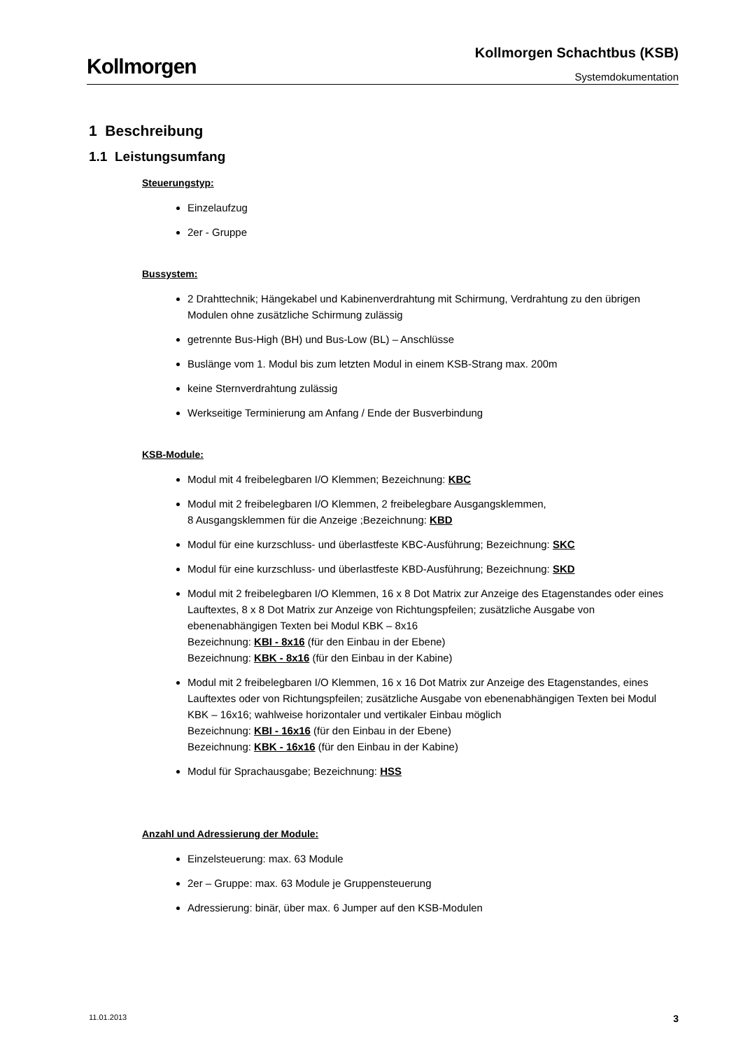Kollmorgen
Kollmorgen Schachtbus (KSB)
Systemdokumentation
1 Beschreibung
1.1 Leistungsumfang
Steuerungstyp:
Einzelaufzug
2er - Gruppe
Bussystem:
2 Drahttechnik; Hängekabel und Kabinenverdrahtung mit Schirmung, Verdrahtung zu den übrigen Modulen ohne zusätzliche Schirmung zulässig
getrennte Bus-High (BH) und Bus-Low (BL) – Anschlüsse
Buslänge vom 1. Modul bis zum letzten Modul in einem KSB-Strang max. 200m
keine Sternverdrahtung zulässig
Werkseitige Terminierung am Anfang / Ende der Busverbindung
KSB-Module:
Modul mit 4 freibelegbaren I/O Klemmen; Bezeichnung: KBC
Modul mit 2 freibelegbaren I/O Klemmen, 2 freibelegbare Ausgangsklemmen,
8 Ausgangsklemmen für die Anzeige ;Bezeichnung: KBD
Modul für eine kurzschluss- und überlastfeste KBC-Ausführung; Bezeichnung: SKC
Modul für eine kurzschluss- und überlastfeste KBD-Ausführung; Bezeichnung: SKD
Modul mit 2 freibelegbaren I/O Klemmen, 16 x 8 Dot Matrix zur Anzeige des Etagenstandes oder eines Lauftextes, 8 x 8 Dot Matrix zur Anzeige von Richtungspfeilen; zusätzliche Ausgabe von ebenenabhängigen Texten bei Modul KBK – 8x16
Bezeichnung: KBI - 8x16 (für den Einbau in der Ebene)
Bezeichnung: KBK - 8x16 (für den Einbau in der Kabine)
Modul mit 2 freibelegbaren I/O Klemmen, 16 x 16 Dot Matrix zur Anzeige des Etagenstandes, eines Lauftextes oder von Richtungspfeilen; zusätzliche Ausgabe von ebenenabhängigen Texten bei Modul KBK – 16x16; wahlweise horizontaler und vertikaler Einbau möglich
Bezeichnung: KBI - 16x16 (für den Einbau in der Ebene)
Bezeichnung: KBK - 16x16 (für den Einbau in der Kabine)
Modul für Sprachausgabe; Bezeichnung: HSS
Anzahl und Adressierung der Module:
Einzelsteuerung: max. 63 Module
2er – Gruppe: max. 63 Module je Gruppensteuerung
Adressierung: binär, über max. 6 Jumper auf den KSB-Modulen
11.01.2013 3